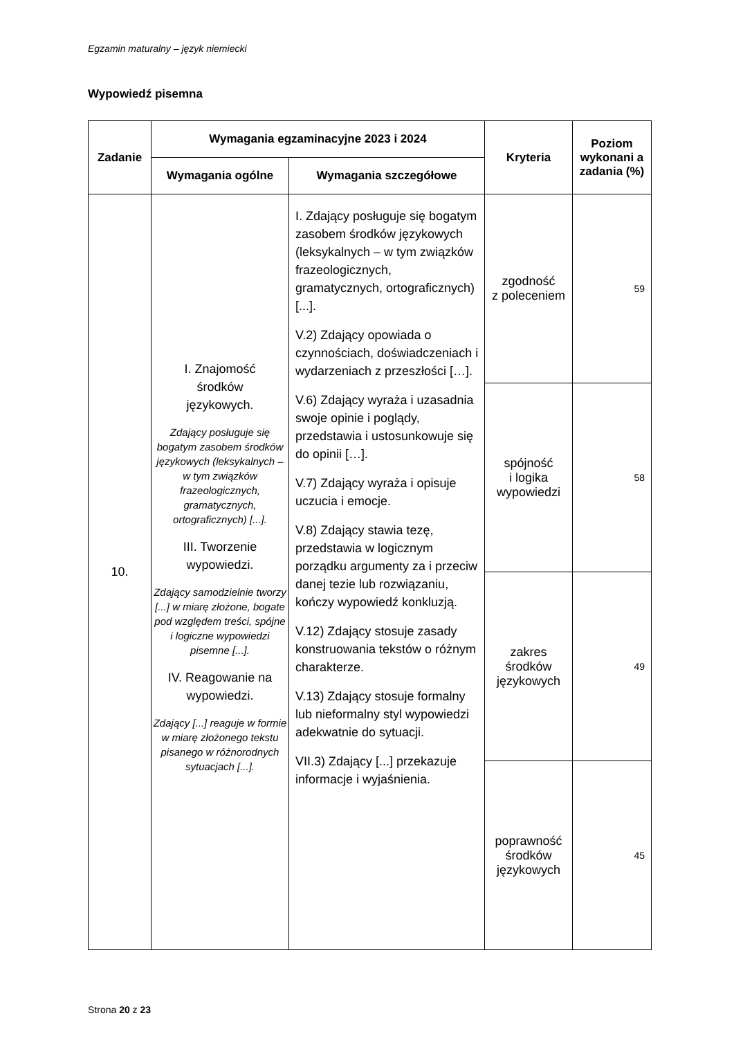Egzamin maturalny – język niemiecki
Wypowiedź pisemna
| Zadanie | Wymagania egzaminacyjne 2023 i 2024 | | Kryteria | Poziom wykonani a zadania (%) |
| --- | --- | --- | --- | --- |
| | Wymagania ogólne | Wymagania szczegółowe | | |
| 10. | I. Znajomość środków językowych. Zdający posługuje się bogatym zasobem środków językowych (leksykalnych – w tym związków frazeologicznych, gramatycznych, ortograficznych) [...]. III. Tworzenie wypowiedzi. Zdający samodzielnie tworzy [...] w miarę złożone, bogate pod względem treści, spójne i logiczne wypowiedzi pisemne [...]. IV. Reagowanie na wypowiedzi. Zdający [...] reaguje w formie w miarę złożonego tekstu pisanego w różnorodnych sytuacjach [...]. | I. Zdający posługuje się bogatym zasobem środków językowych (leksykalnych – w tym związków frazeologicznych, gramatycznych, ortograficznych) [...]. V.2) Zdający opowiada o czynnościach, doświadczeniach i wydarzeniach z przeszłości […]. V.6) Zdający wyraża i uzasadnia swoje opinie i poglądy, przedstawia i ustosunkowuje się do opinii […]. V.7) Zdający wyraża i opisuje uczucia i emocje. V.8) Zdający stawia tezę, przedstawia w logicznym porządku argumenty za i przeciw danej tezie lub rozwiązaniu, kończy wypowiedź konkluzją. V.12) Zdający stosuje zasady konstruowania tekstów o różnym charakterze. V.13) Zdający stosuje formalny lub nieformalny styl wypowiedzi adekwatnie do sytuacji. VII.3) Zdający [...] przekazuje informacje i wyjaśnienia. | zgodność z poleceniem | 59 |
| | | | spójność i logika wypowiedzi | 58 |
| | | | zakres środków językowych | 49 |
| | | | poprawność środków językowych | 45 |
Strona 20 z 23